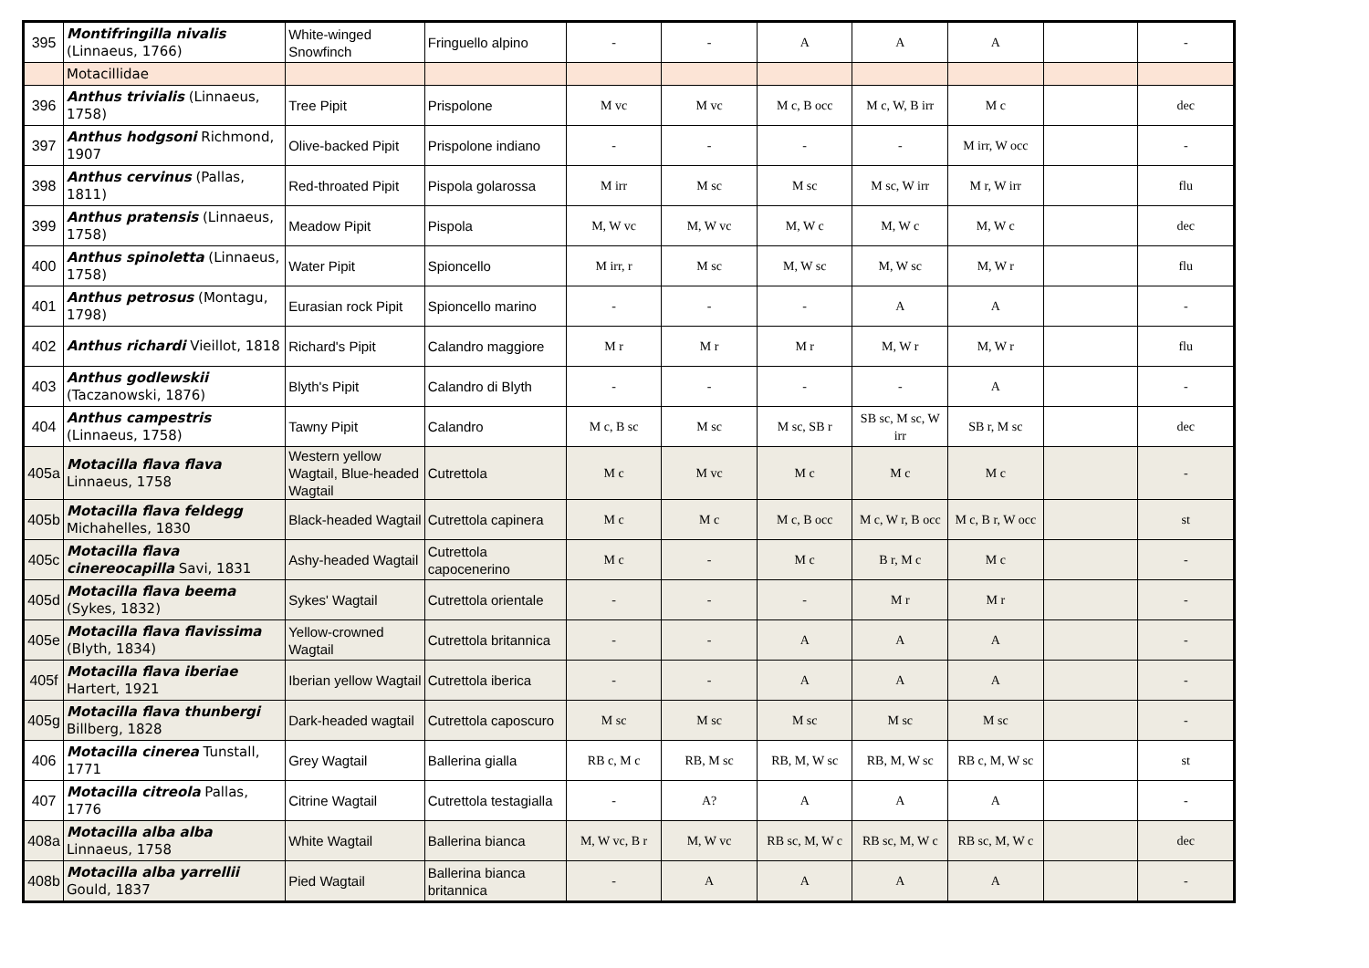| 395 | Montifringilla nivalis (Linnaeus, 1766) | White-winged Snowfinch | Fringuello alpino | - | - | A | A | A | | - |
| | Motacillidae | | | | | | | | | |
| 396 | Anthus trivialis (Linnaeus, 1758) | Tree Pipit | Prispolone | M vc | M vc | M c, B occ | M c, W, B irr | M c | | dec |
| 397 | Anthus hodgsoni Richmond, 1907 | Olive-backed Pipit | Prispolone indiano | - | - | - | - | M irr, W occ | | - |
| 398 | Anthus cervinus (Pallas, 1811) | Red-throated Pipit | Pispola golarossa | M irr | M sc | M sc | M sc, W irr | M r, W irr | | flu |
| 399 | Anthus pratensis (Linnaeus, 1758) | Meadow Pipit | Pispola | M, W vc | M, W vc | M, W c | M, W c | M, W c | | dec |
| 400 | Anthus spinoletta (Linnaeus, 1758) | Water Pipit | Spioncello | M irr, r | M sc | M, W sc | M, W sc | M, W r | | flu |
| 401 | Anthus petrosus (Montagu, 1798) | Eurasian rock Pipit | Spioncello marino | - | - | - | A | A | | - |
| 402 | Anthus richardi Vieillot, 1818 | Richard's Pipit | Calandro maggiore | M r | M r | M r | M, W r | M, W r | | flu |
| 403 | Anthus godlewskii (Taczanowski, 1876) | Blyth's Pipit | Calandro di Blyth | - | - | - | - | A | | - |
| 404 | Anthus campestris (Linnaeus, 1758) | Tawny Pipit | Calandro | M c, B sc | M sc | M sc, SB r | SB sc, M sc, W irr | SB r, M sc | | dec |
| 405a | Motacilla flava flava Linnaeus, 1758 | Western yellow Wagtail, Blue-headed Wagtail | Cutrettola | M c | M vc | M c | M c | M c | | - |
| 405b | Motacilla flava feldegg Michahelles, 1830 | Black-headed Wagtail | Cutrettola capinera | M c | M c | M c, B occ | M c, W r, B occ | M c, B r, W occ | | st |
| 405c | Motacilla flava cinereocapilla Savi, 1831 | Ashy-headed Wagtail | Cutrettola capocenerino | M c | - | M c | B r, M c | M c | | - |
| 405d | Motacilla flava beema (Sykes, 1832) | Sykes' Wagtail | Cutrettola orientale | - | - | - | M r | M r | | - |
| 405e | Motacilla flava flavissima (Blyth, 1834) | Yellow-crowned Wagtail | Cutrettola britannica | - | - | A | A | A | | - |
| 405f | Motacilla flava iberiae Hartert, 1921 | Iberian yellow Wagtail | Cutrettola iberica | - | - | A | A | A | | - |
| 405g | Motacilla flava thunbergi Billberg, 1828 | Dark-headed wagtail | Cutrettola caposcuro | M sc | M sc | M sc | M sc | M sc | | - |
| 406 | Motacilla cinerea Tunstall, 1771 | Grey Wagtail | Ballerina gialla | RB c, M c | RB, M sc | RB, M, W sc | RB, M, W sc | RB c, M, W sc | | st |
| 407 | Motacilla citreola Pallas, 1776 | Citrine Wagtail | Cutrettola testagialla | - | A? | A | A | A | | - |
| 408a | Motacilla alba alba Linnaeus, 1758 | White Wagtail | Ballerina bianca | M, W vc, B r | M, W vc | RB sc, M, W c | RB sc, M, W c | RB sc, M, W c | | dec |
| 408b | Motacilla alba yarrellii Gould, 1837 | Pied Wagtail | Ballerina bianca britannica | - | A | A | A | A | | - |